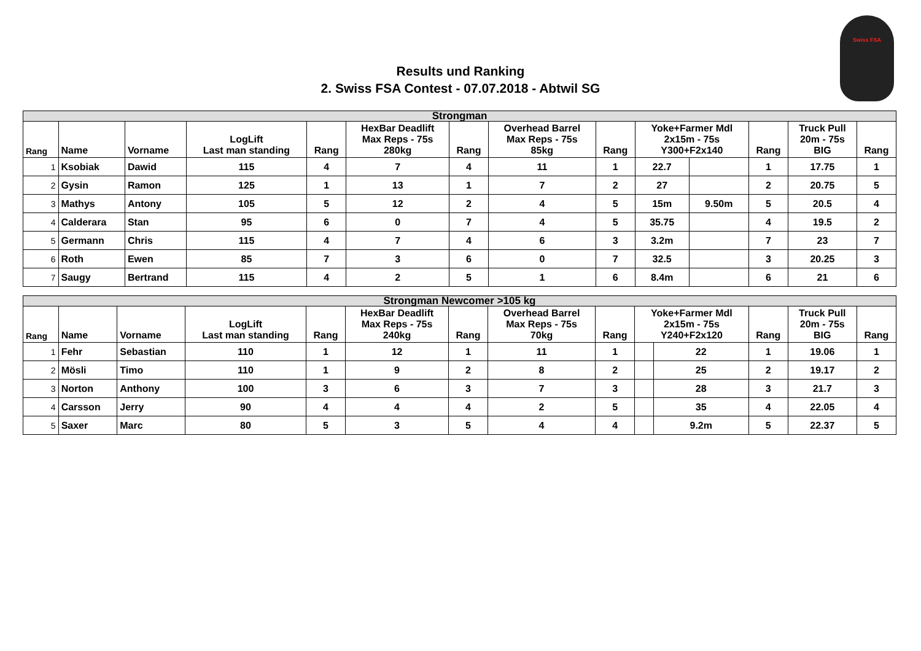Results und Ranking
2. Swiss FSA Contest - 07.07.2018 - Abtwil SG
Swiss FSA
| Strongman | | | | | | | | | | | | | |
| Rang | Name | Vorname | LogLift Last man standing | Rang | HexBar Deadlift Max Reps - 75s 280kg | Rang | Overhead Barrel Max Reps - 75s 85kg | Rang | Yoke+Farmer Mdl 2x15m - 75s Y300+F2x140 | | Rang | Truck Pull 20m - 75s BIG | Rang |
| 1 | Ksobiak | Dawid | 115 | 4 | 7 | 4 | 11 | 1 | 22.7 | | 1 | 17.75 | 1 |
| 2 | Gysin | Ramon | 125 | 1 | 13 | 1 | 7 | 2 | 27 | | 2 | 20.75 | 5 |
| 3 | Mathys | Antony | 105 | 5 | 12 | 2 | 4 | 5 | 15m | 9.50m | 5 | 20.5 | 4 |
| 4 | Calderara | Stan | 95 | 6 | 0 | 7 | 4 | 5 | 35.75 | | 4 | 19.5 | 2 |
| 5 | Germann | Chris | 115 | 4 | 7 | 4 | 6 | 3 | 3.2m | | 7 | 23 | 7 |
| 6 | Roth | Ewen | 85 | 7 | 3 | 6 | 0 | 7 | 32.5 | | 3 | 20.25 | 3 |
| 7 | Saugy | Bertrand | 115 | 4 | 2 | 5 | 1 | 6 | 8.4m | | 6 | 21 | 6 |
| Strongman Newcomer >105 kg | | | | | | | | | | | | | |
| Rang | Name | Vorname | LogLift Last man standing | Rang | HexBar Deadlift Max Reps - 75s 240kg | Rang | Overhead Barrel Max Reps - 75s 70kg | Rang | Yoke+Farmer Mdl 2x15m - 75s Y240+F2x120 | | Rang | Truck Pull 20m - 75s BIG | Rang |
| 1 | Fehr | Sebastian | 110 | 1 | 12 | 1 | 11 | 1 | | 22 | 1 | 19.06 | 1 |
| 2 | Mösli | Timo | 110 | 1 | 9 | 2 | 8 | 2 | | 25 | 2 | 19.17 | 2 |
| 3 | Norton | Anthony | 100 | 3 | 6 | 3 | 7 | 3 | | 28 | 3 | 21.7 | 3 |
| 4 | Carsson | Jerry | 90 | 4 | 4 | 4 | 2 | 5 | | 35 | 4 | 22.05 | 4 |
| 5 | Saxer | Marc | 80 | 5 | 3 | 5 | 4 | 4 | | 9.2m | 5 | 22.37 | 5 |